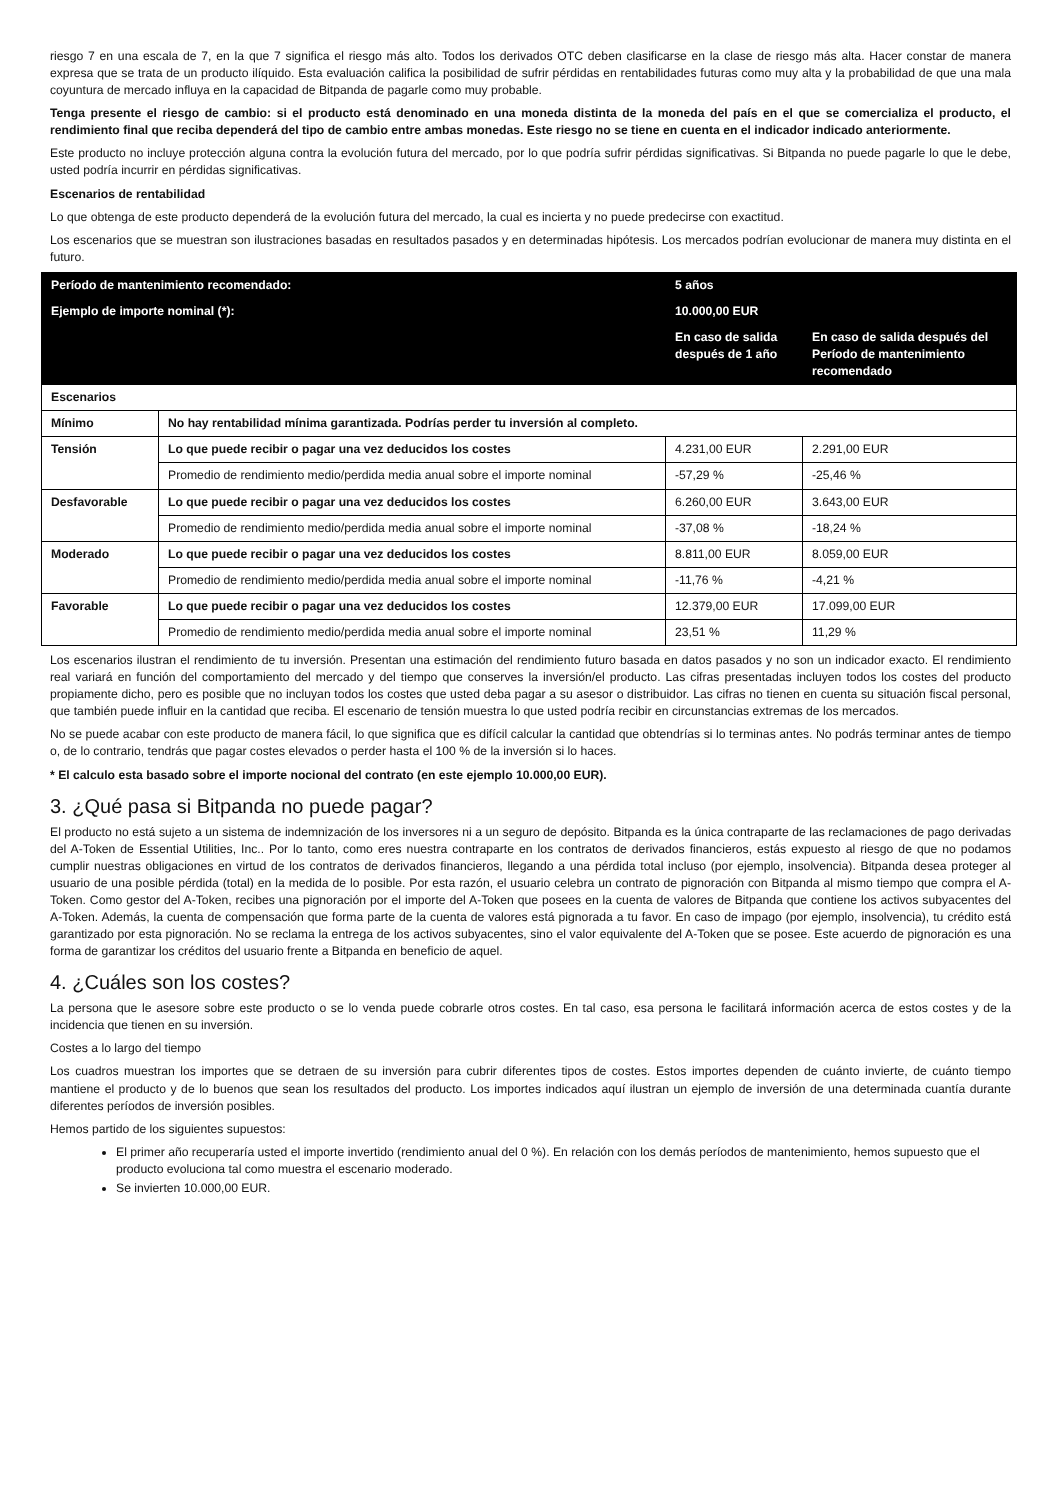riesgo 7 en una escala de 7, en la que 7 significa el riesgo más alto. Todos los derivados OTC deben clasificarse en la clase de riesgo más alta. Hacer constar de manera expresa que se trata de un producto ilíquido. Esta evaluación califica la posibilidad de sufrir pérdidas en rentabilidades futuras como muy alta y la probabilidad de que una mala coyuntura de mercado influya en la capacidad de Bitpanda de pagarle como muy probable.
Tenga presente el riesgo de cambio: si el producto está denominado en una moneda distinta de la moneda del país en el que se comercializa el producto, el rendimiento final que reciba dependerá del tipo de cambio entre ambas monedas. Este riesgo no se tiene en cuenta en el indicador indicado anteriormente.
Este producto no incluye protección alguna contra la evolución futura del mercado, por lo que podría sufrir pérdidas significativas. Si Bitpanda no puede pagarle lo que le debe, usted podría incurrir en pérdidas significativas.
Escenarios de rentabilidad
Lo que obtenga de este producto dependerá de la evolución futura del mercado, la cual es incierta y no puede predecirse con exactitud.
Los escenarios que se muestran son ilustraciones basadas en resultados pasados y en determinadas hipótesis. Los mercados podrían evolucionar de manera muy distinta en el futuro.
| Período de mantenimiento recomendado: | | 5 años | |
| --- | --- | --- | --- |
| Ejemplo de importe nominal (*): | | 10.000,00 EUR | |
| | | En caso de salida después de 1 año | En caso de salida después del Período de mantenimiento recomendado |
| Escenarios | | | |
| Mínimo | No hay rentabilidad mínima garantizada. Podrías perder tu inversión al completo. | | |
| Tensión | Lo que puede recibir o pagar una vez deducidos los costes | 4.231,00 EUR | 2.291,00 EUR |
| | Promedio de rendimiento medio/perdida media anual sobre el importe nominal | -57,29 % | -25,46 % |
| Desfavorable | Lo que puede recibir o pagar una vez deducidos los costes | 6.260,00 EUR | 3.643,00 EUR |
| | Promedio de rendimiento medio/perdida media anual sobre el importe nominal | -37,08 % | -18,24 % |
| Moderado | Lo que puede recibir o pagar una vez deducidos los costes | 8.811,00 EUR | 8.059,00 EUR |
| | Promedio de rendimiento medio/perdida media anual sobre el importe nominal | -11,76 % | -4,21 % |
| Favorable | Lo que puede recibir o pagar una vez deducidos los costes | 12.379,00 EUR | 17.099,00 EUR |
| | Promedio de rendimiento medio/perdida media anual sobre el importe nominal | 23,51 % | 11,29 % |
Los escenarios ilustran el rendimiento de tu inversión. Presentan una estimación del rendimiento futuro basada en datos pasados y no son un indicador exacto. El rendimiento real variará en función del comportamiento del mercado y del tiempo que conserves la inversión/el producto. Las cifras presentadas incluyen todos los costes del producto propiamente dicho, pero es posible que no incluyan todos los costes que usted deba pagar a su asesor o distribuidor. Las cifras no tienen en cuenta su situación fiscal personal, que también puede influir en la cantidad que reciba. El escenario de tensión muestra lo que usted podría recibir en circunstancias extremas de los mercados.
No se puede acabar con este producto de manera fácil, lo que significa que es difícil calcular la cantidad que obtendrías si lo terminas antes. No podrás terminar antes de tiempo o, de lo contrario, tendrás que pagar costes elevados o perder hasta el 100 % de la inversión si lo haces.
* El calculo esta basado sobre el importe nocional del contrato (en este ejemplo 10.000,00 EUR).
3. ¿Qué pasa si Bitpanda no puede pagar?
El producto no está sujeto a un sistema de indemnización de los inversores ni a un seguro de depósito. Bitpanda es la única contraparte de las reclamaciones de pago derivadas del A-Token de Essential Utilities, Inc.. Por lo tanto, como eres nuestra contraparte en los contratos de derivados financieros, estás expuesto al riesgo de que no podamos cumplir nuestras obligaciones en virtud de los contratos de derivados financieros, llegando a una pérdida total incluso (por ejemplo, insolvencia). Bitpanda desea proteger al usuario de una posible pérdida (total) en la medida de lo posible. Por esta razón, el usuario celebra un contrato de pignoración con Bitpanda al mismo tiempo que compra el A-Token. Como gestor del A-Token, recibes una pignoración por el importe del A-Token que posees en la cuenta de valores de Bitpanda que contiene los activos subyacentes del A-Token. Además, la cuenta de compensación que forma parte de la cuenta de valores está pignorada a tu favor. En caso de impago (por ejemplo, insolvencia), tu crédito está garantizado por esta pignoración. No se reclama la entrega de los activos subyacentes, sino el valor equivalente del A-Token que se posee. Este acuerdo de pignoración es una forma de garantizar los créditos del usuario frente a Bitpanda en beneficio de aquel.
4. ¿Cuáles son los costes?
La persona que le asesore sobre este producto o se lo venda puede cobrarle otros costes. En tal caso, esa persona le facilitará información acerca de estos costes y de la incidencia que tienen en su inversión.
Costes a lo largo del tiempo
Los cuadros muestran los importes que se detraen de su inversión para cubrir diferentes tipos de costes. Estos importes dependen de cuánto invierte, de cuánto tiempo mantiene el producto y de lo buenos que sean los resultados del producto. Los importes indicados aquí ilustran un ejemplo de inversión de una determinada cuantía durante diferentes períodos de inversión posibles.
Hemos partido de los siguientes supuestos:
El primer año recuperaría usted el importe invertido (rendimiento anual del 0 %). En relación con los demás períodos de mantenimiento, hemos supuesto que el producto evoluciona tal como muestra el escenario moderado.
Se invierten 10.000,00 EUR.